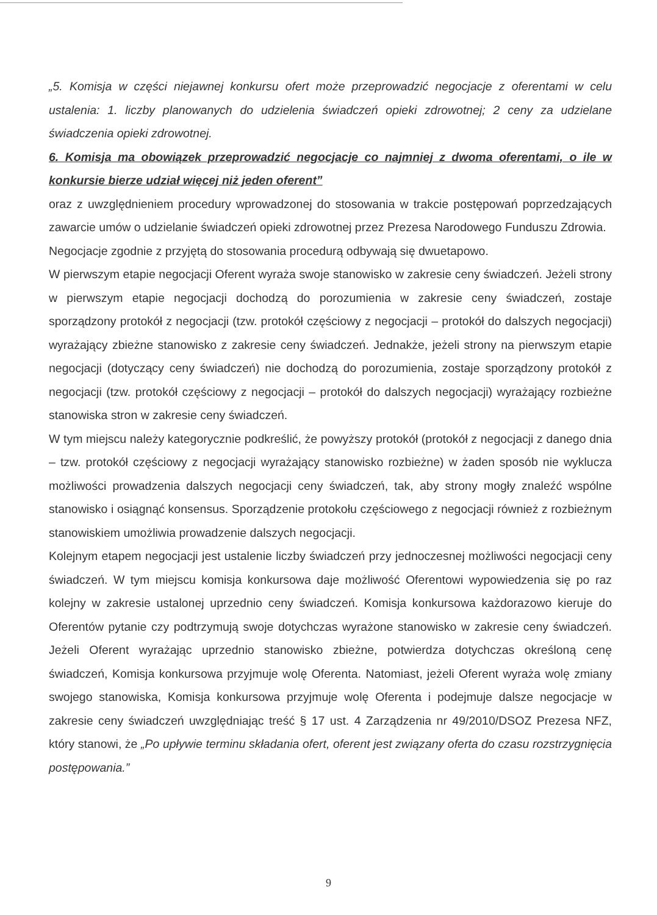„5. Komisja w części niejawnej konkursu ofert może przeprowadzić negocjacje z oferentami w celu ustalenia: 1. liczby planowanych do udzielenia świadczeń opieki zdrowotnej; 2 ceny za udzielane świadczenia opieki zdrowotnej.
6. Komisja ma obowiązek przeprowadzić negocjacje co najmniej z dwoma oferentami, o ile w konkursie bierze udział więcej niż jeden oferent”
oraz z uwzględnieniem procedury wprowadzonej do stosowania w trakcie postępowań poprzedzających zawarcie umów o udzielanie świadczeń opieki zdrowotnej przez Prezesa Narodowego Funduszu Zdrowia.
Negocjacje zgodnie z przyjętą do stosowania procedurą odbywają się dwuetapowo.
W pierwszym etapie negocjacji Oferent wyraża swoje stanowisko w zakresie ceny świadczeń. Jeżeli strony w pierwszym etapie negocjacji dochodzą do porozumienia w zakresie ceny świadczeń, zostaje sporządzony protokół z negocjacji (tzw. protokół częściowy z negocjacji – protokół do dalszych negocjacji) wyrażający zbieżne stanowisko z zakresie ceny świadczeń. Jednakże, jeżeli strony na pierwszym etapie negocjacji (dotyczący ceny świadczeń) nie dochodzą do porozumienia, zostaje sporządzony protokół z negocjacji (tzw. protokół częściowy z negocjacji – protokół do dalszych negocjacji) wyrażający rozbieżne stanowiska stron w zakresie ceny świadczeń.
W tym miejscu należy kategorycznie podkreślić, że powyższy protokół (protokół z negocjacji z danego dnia – tzw. protokół częściowy z negocjacji wyrażający stanowisko rozbieżne) w żaden sposób nie wyklucza możliwości prowadzenia dalszych negocjacji ceny świadczeń, tak, aby strony mogły znaleźć wspólne stanowisko i osiągnąć konsensus. Sporządzenie protokołu częściowego z negocjacji również z rozbieżnym stanowiskiem umożliwia prowadzenie dalszych negocjacji.
Kolejnym etapem negocjacji jest ustalenie liczby świadczeń przy jednoczesnej możliwości negocjacji ceny świadczeń. W tym miejscu komisja konkursowa daje możliwość Oferentowi wypowiedzenia się po raz kolejny w zakresie ustalonej uprzednio ceny świadczeń. Komisja konkursowa każdorazowo kieruje do Oferentów pytanie czy podtrzymują swoje dotychczas wyrażone stanowisko w zakresie ceny świadczeń. Jeżeli Oferent wyrażając uprzednio stanowisko zbieżne, potwierdza dotychczas określoną cenę świadczeń, Komisja konkursowa przyjmuje wolę Oferenta. Natomiast, jeżeli Oferent wyraża wolę zmiany swojego stanowiska, Komisja konkursowa przyjmuje wolę Oferenta i podejmuje dalsze negocjacje w zakresie ceny świadczeń uwzględniając treść § 17 ust. 4 Zarządzenia nr 49/2010/DSOZ Prezesa NFZ, który stanowi, że „Po upływie terminu składania ofert, oferent jest związany oferta do czasu rozstrzygnięcia postępowania.”
9